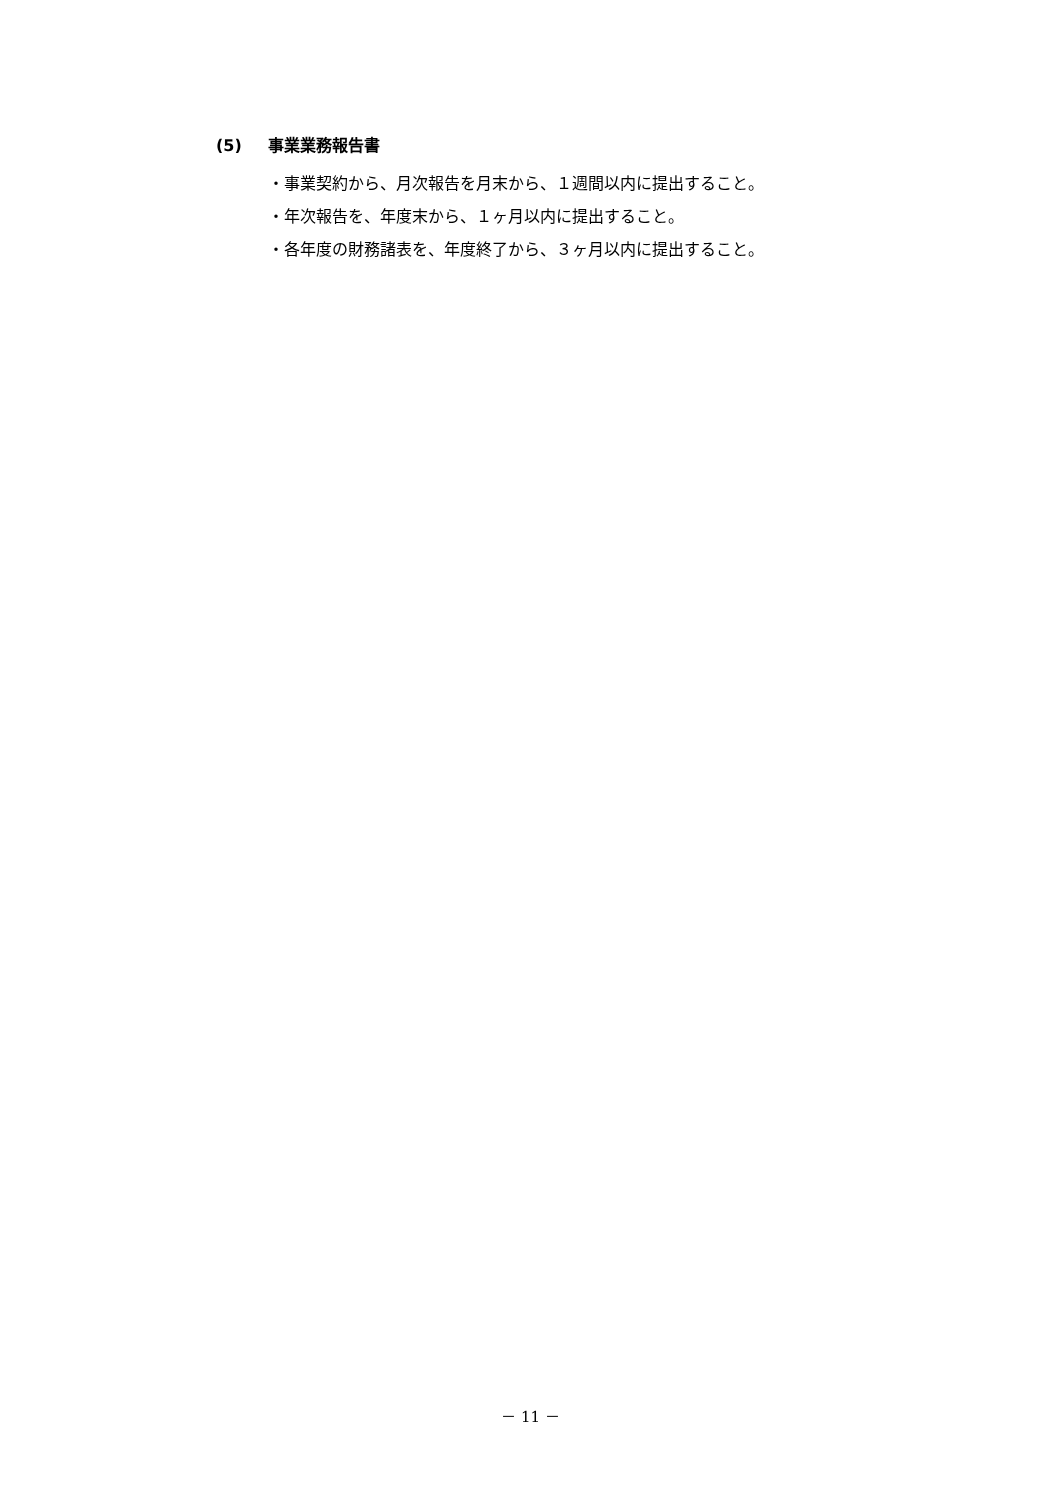(5) 事業業務報告書
・事業契約から、月次報告を月末から、１週間以内に提出すること。
・年次報告を、年度末から、１ヶ月以内に提出すること。
・各年度の財務諸表を、年度終了から、３ヶ月以内に提出すること。
－ 11 －